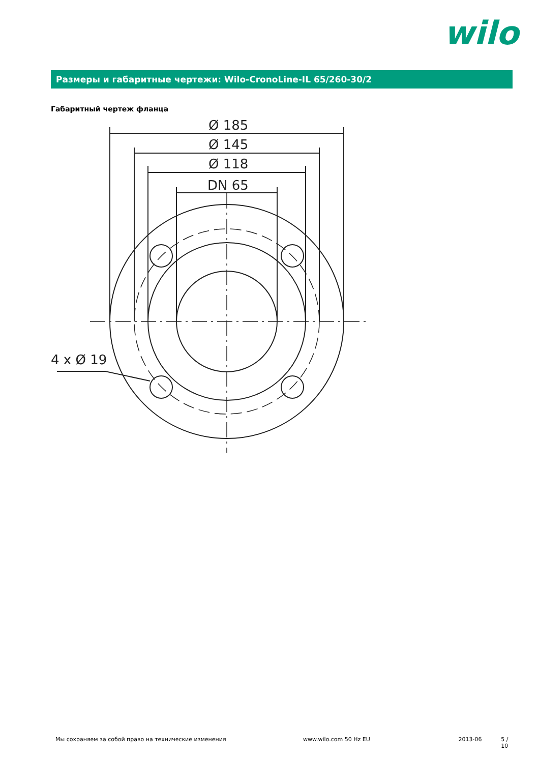wilo
Размеры и габаритные чертежи: Wilo-CronoLine-IL 65/260-30/2
Габаритный чертеж фланца
Ø 185
Ø 145
Ø 118
DN 65
4 x Ø 19
Мы сохраняем за собой право на технические изменения www.wilo.com 50 Hz EU 2013-06 5 / 10